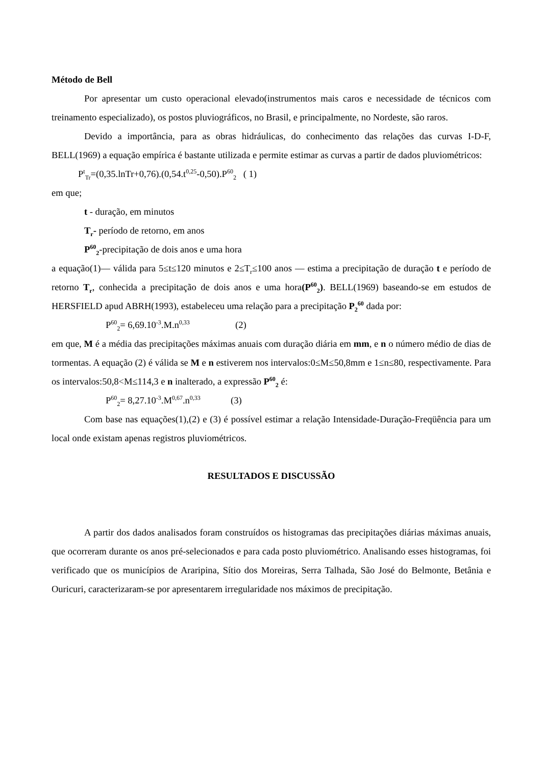Método de Bell
Por apresentar um custo operacional elevado(instrumentos mais caros e necessidade de técnicos com treinamento especializado), os postos pluviográficos, no Brasil, e principalmente, no Nordeste, são raros.
Devido a importância, para as obras hidráulicas, do conhecimento das relações das curvas I-D-F, BELL(1969) a equação empírica é bastante utilizada e permite estimar as curvas a partir de dados pluviométricos:
P<sup>t</sup><sub>Tr</sub>=(0,35.lnTr+0,76).(0,54.t<sup>0,25</sup>-0,50).P<sup>60</sup><sub>2</sub> ( 1)
em que;
t - duração, em minutos
T<sub>r</sub>- período de retorno, em anos
P<sup>60</sup><sub>2</sub>-precipitação de dois anos e uma hora
a equação(1)— válida para 5≤t≤120 minutos e 2≤T<sub>r</sub>≤100 anos — estima a precipitação de duração t e período de retorno T<sub>r</sub>, conhecida a precipitação de dois anos e uma hora(P<sup>60</sup><sub>2</sub>). BELL(1969) baseando-se em estudos de HERSFIELD apud ABRH(1993), estabeleceu uma relação para a precipitação P<sub>2</sub><sup>60</sup> dada por:
P<sup>60</sup><sub>2</sub>= 6,69.10<sup>-3</sup>.M.n<sup>0,33</sup> (2)
em que, M é a média das precipitações máximas anuais com duração diária em mm, e n o número médio de dias de tormentas. A equação (2) é válida se M e n estiverem nos intervalos:0≤M≤50,8mm e 1≤n≤80, respectivamente. Para os intervalos:50,8<M≤114,3 e n inalterado, a expressão P<sup>60</sup><sub>2</sub> é:
P<sup>60</sup><sub>2</sub>= 8,27.10<sup>-3</sup>.M<sup>0,67</sup>.n<sup>0,33</sup> (3)
Com base nas equações(1),(2) e (3) é possível estimar a relação Intensidade-Duração-Freqüência para um local onde existam apenas registros pluviométricos.
RESULTADOS E DISCUSSÃO
A partir dos dados analisados foram construídos os histogramas das precipitações diárias máximas anuais, que ocorreram durante os anos pré-selecionados e para cada posto pluviométrico. Analisando esses histogramas, foi verificado que os municípios de Araripina, Sítio dos Moreiras, Serra Talhada, São José do Belmonte, Betânia e Ouricuri, caracterizaram-se por apresentarem irregularidade nos máximos de precipitação.